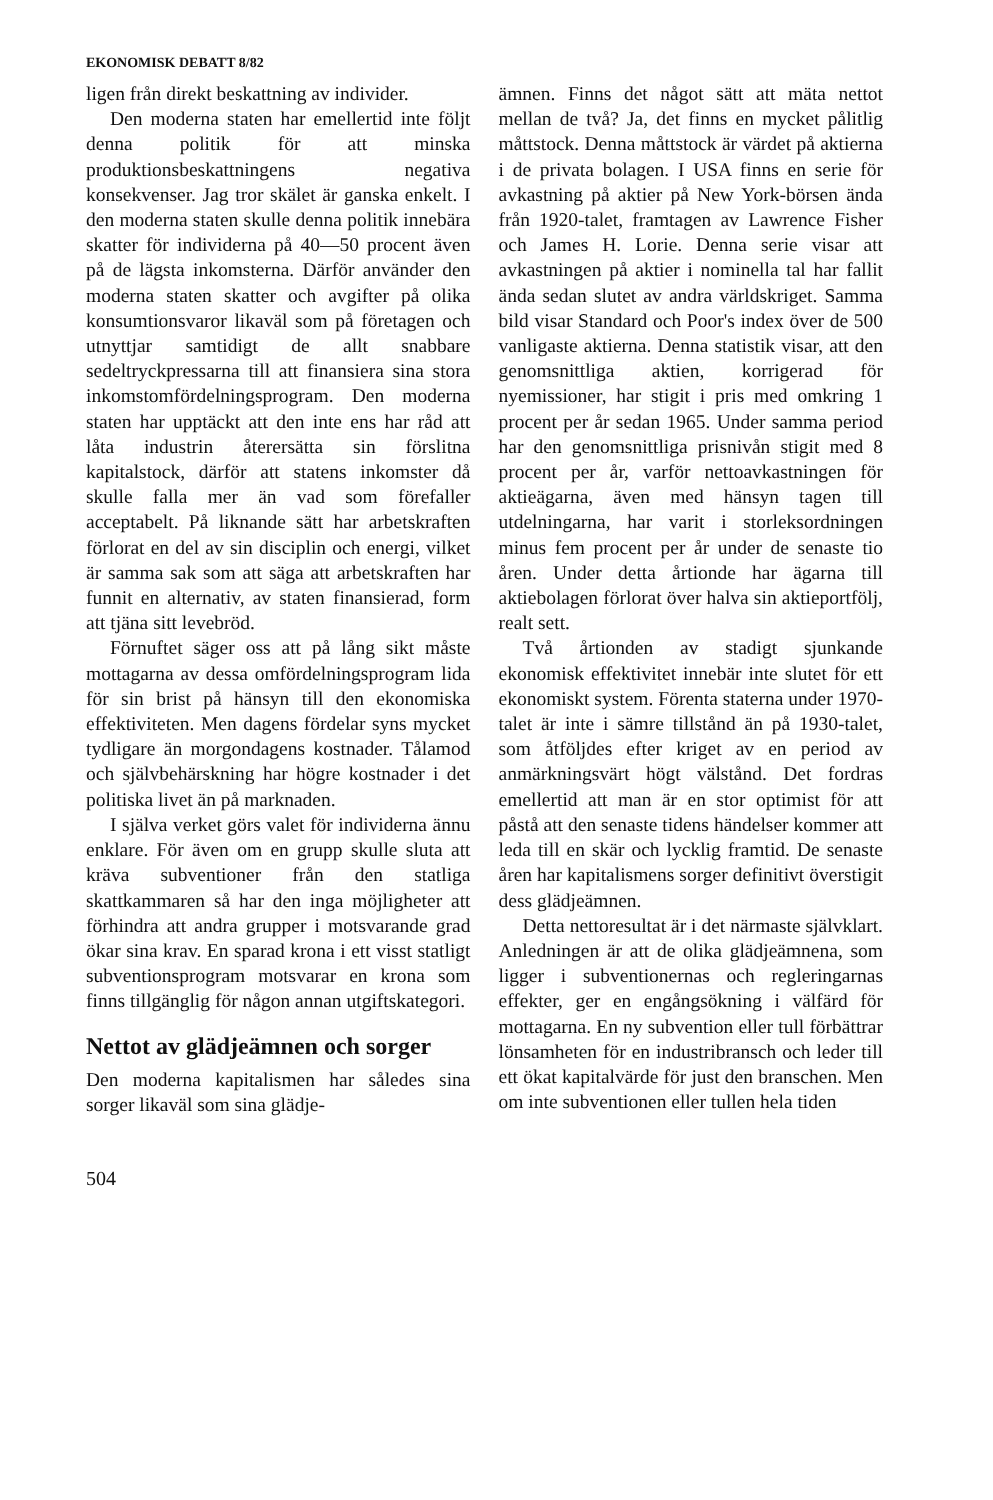EKONOMISK DEBATT 8/82
ligen från direkt beskattning av individer.
Den moderna staten har emellertid inte följt denna politik för att minska produktionsbeskattningens negativa konsekvenser. Jag tror skälet är ganska enkelt. I den moderna staten skulle denna politik innebära skatter för individerna på 40—50 procent även på de lägsta inkomsterna. Därför använder den moderna staten skatter och avgifter på olika konsumtionsvaror likaväl som på företagen och utnyttjar samtidigt de allt snabbare sedeltryckpressarna till att finansiera sina stora inkomstomfördelningsprogram. Den moderna staten har upptäckt att den inte ens har råd att låta industrin återersätta sin förslitna kapitalstock, därför att statens inkomster då skulle falla mer än vad som förefaller acceptabelt. På liknande sätt har arbetskraften förlorat en del av sin disciplin och energi, vilket är samma sak som att säga att arbetskraften har funnit en alternativ, av staten finansierad, form att tjäna sitt levebröd.
Förnuftet säger oss att på lång sikt måste mottagarna av dessa omfördelningsprogram lida för sin brist på hänsyn till den ekonomiska effektiviteten. Men dagens fördelar syns mycket tydligare än morgondagens kostnader. Tålamod och självbehärskning har högre kostnader i det politiska livet än på marknaden.
I själva verket görs valet för individerna ännu enklare. För även om en grupp skulle sluta att kräva subventioner från den statliga skattkammaren så har den inga möjligheter att förhindra att andra grupper i motsvarande grad ökar sina krav. En sparad krona i ett visst statligt subventionsprogram motsvarar en krona som finns tillgänglig för någon annan utgiftskategori.
Nettot av glädjeämnen och sorger
Den moderna kapitalismen har således sina sorger likaväl som sina glädje-
ämnen. Finns det något sätt att mäta nettot mellan de två? Ja, det finns en mycket pålitlig måttstock. Denna måttstock är värdet på aktierna i de privata bolagen. I USA finns en serie för avkastning på aktier på New York-börsen ända från 1920-talet, framtagen av Lawrence Fisher och James H. Lorie. Denna serie visar att avkastningen på aktier i nominella tal har fallit ända sedan slutet av andra världskriget. Samma bild visar Standard och Poor's index över de 500 vanligaste aktierna. Denna statistik visar, att den genomsnittliga aktien, korrigerad för nyemissioner, har stigit i pris med omkring 1 procent per år sedan 1965. Under samma period har den genomsnittliga prisnivån stigit med 8 procent per år, varför nettoavkastningen för aktieägarna, även med hänsyn tagen till utdelningarna, har varit i storleksordningen minus fem procent per år under de senaste tio åren. Under detta årtionde har ägarna till aktiebolagen förlorat över halva sin aktieportfölj, realt sett.
Två årtionden av stadigt sjunkande ekonomisk effektivitet innebär inte slutet för ett ekonomiskt system. Förenta staterna under 1970-talet är inte i sämre tillstånd än på 1930-talet, som åtföljdes efter kriget av en period av anmärkningsvärt högt välstånd. Det fordras emellertid att man är en stor optimist för att påstå att den senaste tidens händelser kommer att leda till en skär och lycklig framtid. De senaste åren har kapitalismens sorger definitivt överstigit dess glädjeämnen.
Detta nettoresultat är i det närmaste självklart. Anledningen är att de olika glädjeämnena, som ligger i subventionernas och regleringarnas effekter, ger en engångsökning i välfärd för mottagarna. En ny subvention eller tull förbättrar lönsamheten för en industribransch och leder till ett ökat kapitalvärde för just den branschen. Men om inte subventionen eller tullen hela tiden
504